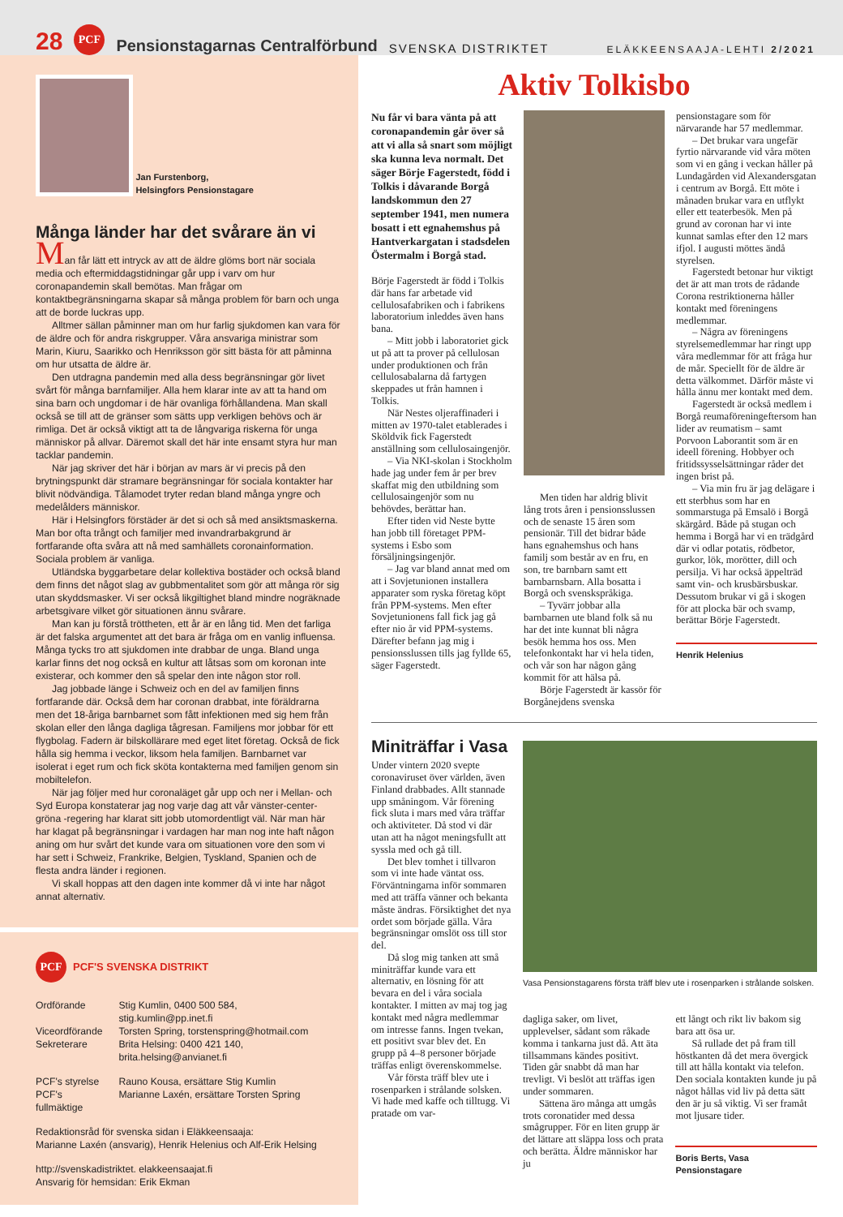28 PCF Pensionstagarnas Centralförbund SVENSKA DISTRIKTET ELÄKKEENSAAJA-LEHTI 2/2021
Jan Furstenborg,
Helsingfors Pensionstagare
Många länder har det svårare än vi
Man får lätt ett intryck av att de äldre glöms bort när sociala media och eftermiddagstidningar går upp i varv om hur coronapandemin skall bemötas. Man frågar om kontaktbegränsningarna skapar så många problem för barn och unga att de borde luckras upp.
Alltmer sällan påminner man om hur farlig sjukdomen kan vara för de äldre och för andra riskgrupper. Våra ansvariga ministrar som Marin, Kiuru, Saarikko och Henriksson gör sitt bästa för att påminna om hur utsatta de äldre är.
Den utdragna pandemin med alla dess begränsningar gör livet svårt för många barnfamiljer. Alla hem klarar inte av att ta hand om sina barn och ungdomar i de här ovanliga förhållandena. Man skall också se till att de gränser som sätts upp verkligen behövs och är rimliga. Det är också viktigt att ta de långvariga riskerna för unga människor på allvar. Däremot skall det här inte ensamt styra hur man tacklar pandemin.
När jag skriver det här i början av mars är vi precis på den brytningspunkt där stramare begränsningar för sociala kontakter har blivit nödvändiga. Tålamodet tryter redan bland många yngre och medelålders människor.
Här i Helsingfors förstäder är det si och så med ansiktsmaskerna. Man bor ofta trångt och familjer med invandrarbakgrund är fortfarande ofta svåra att nå med samhällets coronainformation. Sociala problem är vanliga.
Utländska byggarbetare delar kollektiva bostäder och också bland dem finns det något slag av gubbmentalitet som gör att många rör sig utan skyddsmasker. Vi ser också likgiltighet bland mindre nogräknade arbetsgivare vilket gör situationen ännu svårare.
Man kan ju förstå tröttheten, ett år är en lång tid. Men det farliga är det falska argumentet att det bara är fråga om en vanlig influensa. Många tycks tro att sjukdomen inte drabbar de unga. Bland unga karlar finns det nog också en kultur att låtsas som om koronan inte existerar, och kommer den så spelar den inte någon stor roll.
Jag jobbade länge i Schweiz och en del av familjen finns fortfarande där. Också dem har coronan drabbat, inte föräldrarna men det 18-åriga barnbarnet som fått infektionen med sig hem från skolan eller den långa dagliga tågresan. Familjens mor jobbar för ett flygbolag. Fadern är bilskollärare med eget litet företag. Också de fick hålla sig hemma i veckor, liksom hela familjen. Barnbarnet var isolerat i eget rum och fick sköta kontakterna med familjen genom sin mobiltelefon.
När jag följer med hur coronaläget går upp och ner i Mellan- och Syd Europa konstaterar jag nog varje dag att vår vänster-center-gröna -regering har klarat sitt jobb utomordentligt väl. När man här har klagat på begränsningar i vardagen har man nog inte haft någon aning om hur svårt det kunde vara om situationen vore den som vi har sett i Schweiz, Frankrike, Belgien, Tyskland, Spanien och de flesta andra länder i regionen.
Vi skall hoppas att den dagen inte kommer då vi inte har något annat alternativ.
PCF PCF'S SVENSKA DISTRIKT
| Ordförande | Stig Kumlin, 0400 500 584, stig.kumlin@pp.inet.fi |
| Viceordförande | Torsten Spring, torstenspring@hotmail.com |
| Sekreterare | Brita Helsing: 0400 421 140, brita.helsing@anvianet.fi |
| PCF's styrelse | Rauno Kousa, ersättare Stig Kumlin |
| PCF's fullmäktige | Marianne Laxén, ersättare Torsten Spring |
Redaktionsråd för svenska sidan i Eläkkeensaaja:
Marianne Laxén (ansvarig), Henrik Helenius och Alf-Erik Helsing
http://svenskadistriktet. elakkeensaajat.fi
Ansvarig för hemsidan: Erik Ekman
Aktiv Tolkisbo
Nu får vi bara vänta på att coronapandemin går över så att vi alla så snart som möjligt ska kunna leva normalt. Det säger Börje Fagerstedt, född i Tolkis i dåvarande Borgå landskommun den 27 september 1941, men numera bosatt i ett egnahemshus på Hantverkargatan i stadsdelen Östermalm i Borgå stad.
Börje Fagerstedt är född i Tolkis där hans far arbetade vid cellulosafabriken och i fabrikens laboratorium inleddes även hans bana.
– Mitt jobb i laboratoriet gick ut på att ta prover på cellulosan under produktionen och från cellulosabalarna då fartygen skeppades ut från hamnen i Tolkis.
När Nestes oljeraffinaderi i mitten av 1970-talet etablerades i Sköldvik fick Fagerstedt anställning som cellulosaingenjör.
– Via NKI-skolan i Stockholm hade jag under fem år per brev skaffat mig den utbildning som cellulosaingenjör som nu behövdes, berättar han.
Efter tiden vid Neste bytte han jobb till företaget PPM-systems i Esbo som försäljningsingenjör.
– Jag var bland annat med om att i Sovjetunionen installera apparater som ryska företag köpt från PPM-systems. Men efter Sovjetunionens fall fick jag gå efter nio år vid PPM-systems. Därefter befann jag mig i pensionsslussen tills jag fyllde 65, säger Fagerstedt.
Men tiden har aldrig blivit lång trots åren i pensionsslussen och de senaste 15 åren som pensionär. Till det bidrar både hans egnahemshus och hans familj som består av en fru, en son, tre barnbarn samt ett barnbarnsbarn. Alla bosatta i Borgå och svenskspråkiga.
– Tyvärr jobbar alla barnbarnen ute bland folk så nu har det inte kunnat bli några besök hemma hos oss. Men telefonkontakt har vi hela tiden, och vår son har någon gång kommit för att hälsa på.
Börje Fagerstedt är kassör för Borgånejdens svenska
pensionstagare som för närvarande har 57 medlemmar.
– Det brukar vara ungefär fyrtio närvarande vid våra möten som vi en gång i veckan håller på Lundagården vid Alexandersgatan i centrum av Borgå. Ett möte i månaden brukar vara en utflykt eller ett teaterbesök. Men på grund av coronan har vi inte kunnat samlas efter den 12 mars ifjol. I augusti möttes ändå styrelsen.
Fagerstedt betonar hur viktigt det är att man trots de rådande Corona restriktionerna håller kontakt med föreningens medlemmar.
– Några av föreningens styrelsemedlemmar har ringt upp våra medlemmar för att fråga hur de mår. Speciellt för de äldre är detta välkommet. Därför måste vi hålla ännu mer kontakt med dem.
Fagerstedt är också medlem i Borgå reumaföreningeftersom han lider av reumatism – samt Porvoon Laborantit som är en ideell förening. Hobbyer och fritidssysselsättningar råder det ingen brist på.
– Via min fru är jag delägare i ett sterbhus som har en sommarstuga på Emsalö i Borgå skärgård. Både på stugan och hemma i Borgå har vi en trädgård där vi odlar potatis, rödbetor, gurkor, lök, morötter, dill och persilja. Vi har också äppelträd samt vin- och krusbärsbuskar. Dessutom brukar vi gå i skogen för att plocka bär och svamp, berättar Börje Fagerstedt.
Henrik Helenius
Miniträffar i Vasa
Under vintern 2020 svepte coronaviruset över världen, även Finland drabbades. Allt stannade upp småningom. Vår förening fick sluta i mars med våra träffar och aktiviteter. Då stod vi där utan att ha något meningsfullt att syssla med och gå till.
Det blev tomhet i tillvaron som vi inte hade väntat oss. Förväntningarna inför sommaren med att träffa vänner och bekanta måste ändras. Försiktighet det nya ordet som började gälla. Våra begränsningar omslöt oss till stor del.
Då slog mig tanken att små miniträffar kunde vara ett alternativ, en lösning för att bevara en del i våra sociala kontakter. I mitten av maj tog jag kontakt med några medlemmar om intresse fanns. Ingen tvekan, ett positivt svar blev det. En grupp på 4–8 personer började träffas enligt överenskommelse.
Vår första träff blev ute i rosenparken i strålande solsken. Vi hade med kaffe och tilltugg. Vi pratade om var-
Vasa Pensionstagarens första träff blev ute i rosenparken i strålande solsken.
dagliga saker, om livet, upplevelser, sådant som råkade komma i tankarna just då. Att äta tillsammans kändes positivt. Tiden går snabbt då man har trevligt. Vi beslöt att träffas igen under sommaren.
Sättena äro många att umgås trots coronatider med dessa smågrupper. För en liten grupp är det lättare att släppa loss och prata och berätta. Äldre människor har ju
ett långt och rikt liv bakom sig bara att ösa ur.
Så rullade det på fram till höstkanten då det mera övergick till att hålla kontakt via telefon. Den sociala kontakten kunde ju på något hållas vid liv på detta sätt den är ju så viktig. Vi ser framåt mot ljusare tider.
Boris Berts, Vasa Pensionstagare